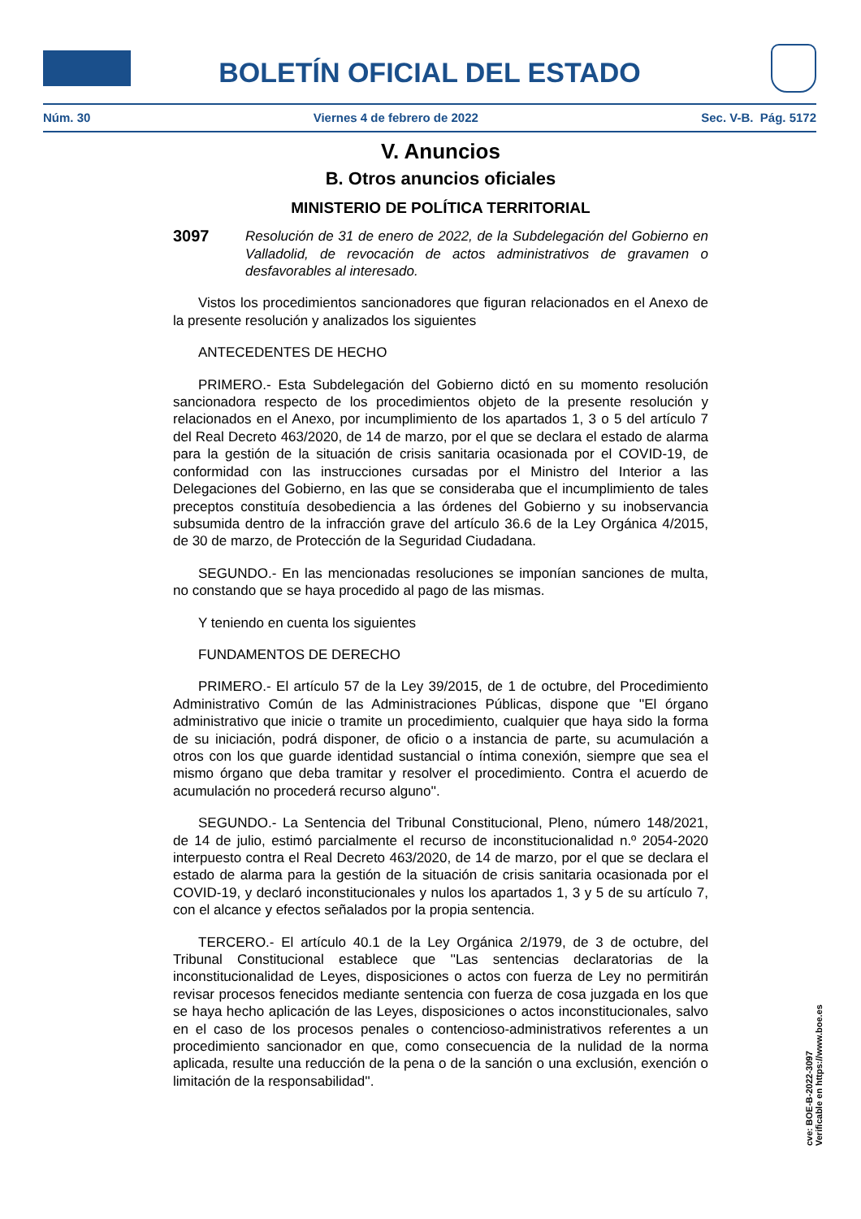BOLETÍN OFICIAL DEL ESTADO
Núm. 30 Viernes 4 de febrero de 2022 Sec. V-B. Pág. 5172
V. Anuncios
B. Otros anuncios oficiales
MINISTERIO DE POLÍTICA TERRITORIAL
3097 Resolución de 31 de enero de 2022, de la Subdelegación del Gobierno en Valladolid, de revocación de actos administrativos de gravamen o desfavorables al interesado.
Vistos los procedimientos sancionadores que figuran relacionados en el Anexo de la presente resolución y analizados los siguientes
ANTECEDENTES DE HECHO
PRIMERO.- Esta Subdelegación del Gobierno dictó en su momento resolución sancionadora respecto de los procedimientos objeto de la presente resolución y relacionados en el Anexo, por incumplimiento de los apartados 1, 3 o 5 del artículo 7 del Real Decreto 463/2020, de 14 de marzo, por el que se declara el estado de alarma para la gestión de la situación de crisis sanitaria ocasionada por el COVID-19, de conformidad con las instrucciones cursadas por el Ministro del Interior a las Delegaciones del Gobierno, en las que se consideraba que el incumplimiento de tales preceptos constituía desobediencia a las órdenes del Gobierno y su inobservancia subsumida dentro de la infracción grave del artículo 36.6 de la Ley Orgánica 4/2015, de 30 de marzo, de Protección de la Seguridad Ciudadana.
SEGUNDO.- En las mencionadas resoluciones se imponían sanciones de multa, no constando que se haya procedido al pago de las mismas.
Y teniendo en cuenta los siguientes
FUNDAMENTOS DE DERECHO
PRIMERO.- El artículo 57 de la Ley 39/2015, de 1 de octubre, del Procedimiento Administrativo Común de las Administraciones Públicas, dispone que ''El órgano administrativo que inicie o tramite un procedimiento, cualquier que haya sido la forma de su iniciación, podrá disponer, de oficio o a instancia de parte, su acumulación a otros con los que guarde identidad sustancial o íntima conexión, siempre que sea el mismo órgano que deba tramitar y resolver el procedimiento. Contra el acuerdo de acumulación no procederá recurso alguno''.
SEGUNDO.- La Sentencia del Tribunal Constitucional, Pleno, número 148/2021, de 14 de julio, estimó parcialmente el recurso de inconstitucionalidad n.º 2054-2020 interpuesto contra el Real Decreto 463/2020, de 14 de marzo, por el que se declara el estado de alarma para la gestión de la situación de crisis sanitaria ocasionada por el COVID-19, y declaró inconstitucionales y nulos los apartados 1, 3 y 5 de su artículo 7, con el alcance y efectos señalados por la propia sentencia.
TERCERO.- El artículo 40.1 de la Ley Orgánica 2/1979, de 3 de octubre, del Tribunal Constitucional establece que ''Las sentencias declaratorias de la inconstitucionalidad de Leyes, disposiciones o actos con fuerza de Ley no permitirán revisar procesos fenecidos mediante sentencia con fuerza de cosa juzgada en los que se haya hecho aplicación de las Leyes, disposiciones o actos inconstitucionales, salvo en el caso de los procesos penales o contencioso-administrativos referentes a un procedimiento sancionador en que, como consecuencia de la nulidad de la norma aplicada, resulte una reducción de la pena o de la sanción o una exclusión, exención o limitación de la responsabilidad''.
cve: BOE-B-2022-3097
Verificable en https://www.boe.es